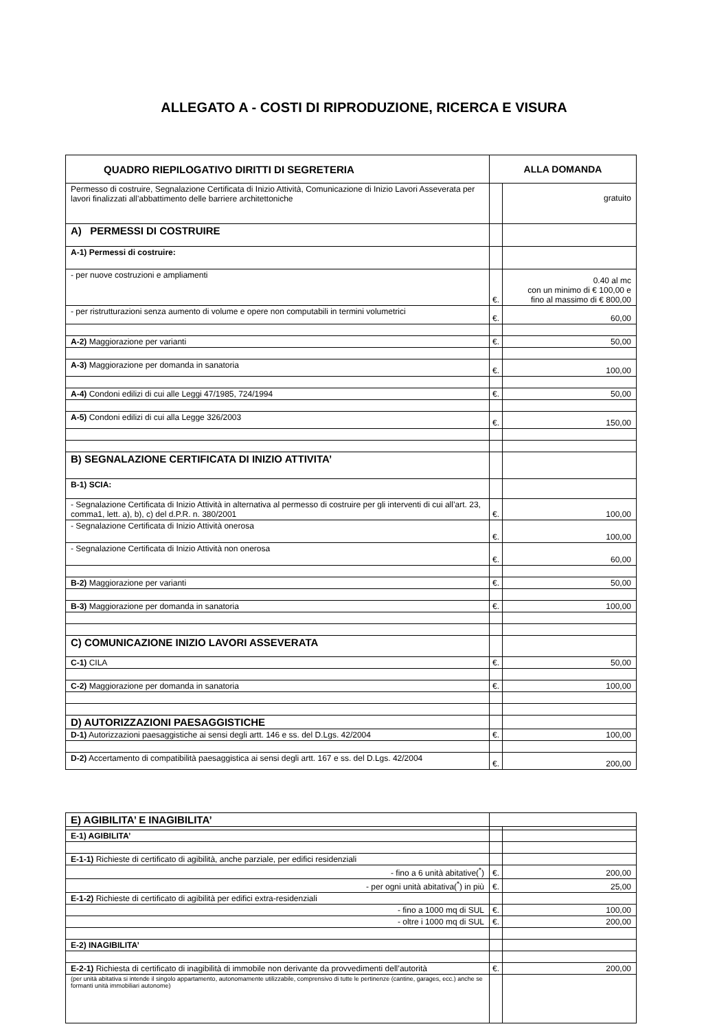ALLEGATO A - COSTI DI RIPRODUZIONE, RICERCA E VISURA
| QUADRO RIEPILOGATIVO DIRITTI DI SEGRETERIA | ALLA DOMANDA | |
| Permesso di costruire, Segnalazione Certificata di Inizio Attività, Comunicazione di Inizio Lavori Asseverata per lavori finalizzati all’abbattimento delle barriere architettoniche | | gratuito |
| A) PERMESSI DI COSTRUIRE | | |
| A-1) Permessi di costruire: | | |
| - per nuove costruzioni e ampliamenti | €. | 0.40 al mc con un minimo di € 100,00 e fino al massimo di € 800,00 |
| - per ristrutturazioni senza aumento di volume e opere non computabili in termini volumetrici | €. | 60,00 |
| A-2) Maggiorazione per varianti | €. | 50,00 |
| A-3) Maggiorazione per domanda in sanatoria | €. | 100,00 |
| A-4) Condoni edilizi di cui alle Leggi 47/1985, 724/1994 | €. | 50,00 |
| A-5) Condoni edilizi di cui alla Legge 326/2003 | €. | 150,00 |
| B) SEGNALAZIONE CERTIFICATA DI INIZIO ATTIVITA’ | | |
| B-1) SCIA: | | |
| - Segnalazione Certificata di Inizio Attività in alternativa al permesso di costruire per gli interventi di cui all’art. 23, comma1, lett. a), b), c) del d.P.R. n. 380/2001 | €. | 100,00 |
| - Segnalazione Certificata di Inizio Attività onerosa | €. | 100,00 |
| - Segnalazione Certificata di Inizio Attività non onerosa | €. | 60,00 |
| B-2) Maggiorazione per varianti | €. | 50,00 |
| B-3) Maggiorazione per domanda in sanatoria | €. | 100,00 |
| C) COMUNICAZIONE INIZIO LAVORI ASSEVERATA | | |
| C-1) CILA | €. | 50,00 |
| C-2) Maggiorazione per domanda in sanatoria | €. | 100,00 |
| D) AUTORIZZAZIONI PAESAGGISTICHE | | |
| D-1) Autorizzazioni paesaggistiche ai sensi degli artt. 146 e ss. del D.Lgs. 42/2004 | €. | 100,00 |
| D-2) Accertamento di compatibilità paesaggistica ai sensi degli artt. 167 e ss. del D.Lgs. 42/2004 | €. | 200,00 |
| E) AGIBILITA’ E INAGIBILITA’ | | |
| E-1) AGIBILITA’ | | |
| E-1-1) Richieste di certificato di agibilità, anche parziale, per edifici residenziali | | |
| - fino a 6 unità abitative(<sup>*</sup>) | €. | 200,00 |
| - per ogni unità abitativa(<sup>*</sup>) in più | €. | 25,00 |
| E-1-2) Richieste di certificato di agibilità per edifici extra-residenziali | | |
| - fino a 1000 mq di SUL | €. | 100,00 |
| - oltre i 1000 mq di SUL | €. | 200,00 |
| E-2) INAGIBILITA’ | | |
| E-2-1) Richiesta di certificato di inagibilità di immobile non derivante da provvedimenti dell’autorità | €. | 200,00 |
| (per unità abitativa si intende il singolo appartamento, autonomamente utilizzabile, comprensivo di tutte le pertinenze (cantine, garages, ecc.) anche se formanti unità immobiliari autonome) | | |